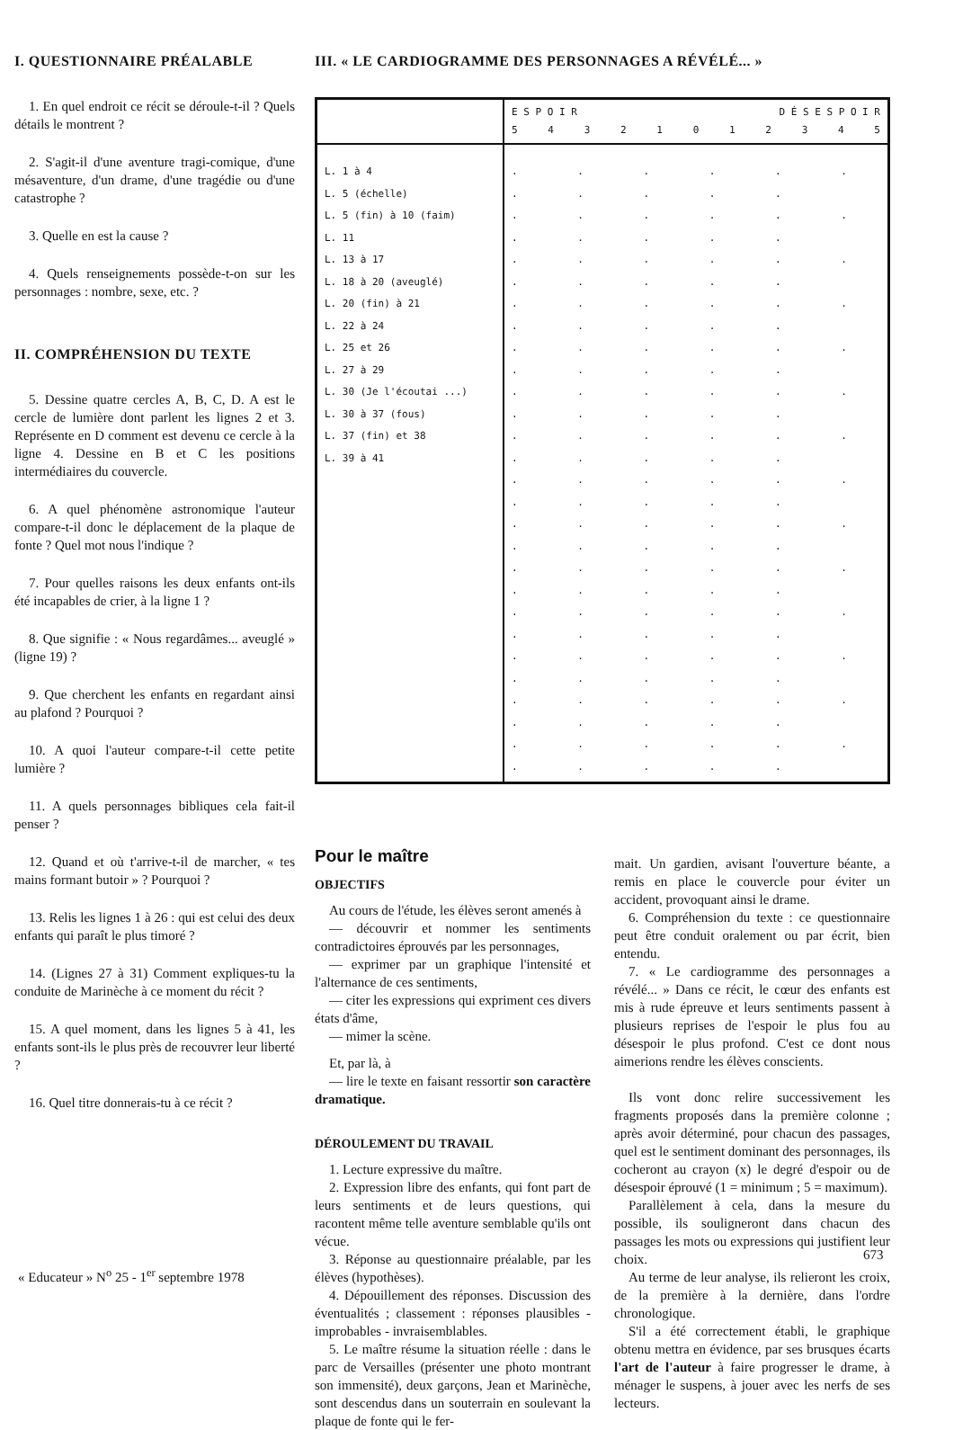I. QUESTIONNAIRE PRÉALABLE
1. En quel endroit ce récit se déroule-t-il ? Quels détails le montrent ?
2. S'agit-il d'une aventure tragi-comique, d'une mésaventure, d'un drame, d'une tragédie ou d'une catastrophe ?
3. Quelle en est la cause ?
4. Quels renseignements possède-t-on sur les personnages : nombre, sexe, etc. ?
II. COMPRÉHENSION DU TEXTE
5. Dessine quatre cercles A, B, C, D. A est le cercle de lumière dont parlent les lignes 2 et 3. Représente en D comment est devenu ce cercle à la ligne 4. Dessine en B et C les positions intermédiaires du couvercle.
6. A quel phénomène astronomique l'auteur compare-t-il donc le déplacement de la plaque de fonte ? Quel mot nous l'indique ?
7. Pour quelles raisons les deux enfants ont-ils été incapables de crier, à la ligne 1 ?
8. Que signifie : « Nous regardâmes... aveuglé » (ligne 19) ?
9. Que cherchent les enfants en regardant ainsi au plafond ? Pourquoi ?
10. A quoi l'auteur compare-t-il cette petite lumière ?
11. A quels personnages bibliques cela fait-il penser ?
12. Quand et où t'arrive-t-il de marcher, « tes mains formant butoir » ? Pourquoi ?
13. Relis les lignes 1 à 26 : qui est celui des deux enfants qui paraît le plus timoré ?
14. (Lignes 27 à 31) Comment expliques-tu la conduite de Marinèche à ce moment du récit ?
15. A quel moment, dans les lignes 5 à 41, les enfants sont-ils le plus près de recouvrer leur liberté ?
16. Quel titre donnerais-tu à ce récit ?
III. « LE CARDIOGRAMME DES PERSONNAGES A RÉVÉLÉ... »
| | E S P O I R D É S E S P O I R 5 4 3 2 1 0 1 2 3 4 5 |
| --- | --- |
| L. 1 à 4 L. 5 (échelle) L. 5 (fin) à 10 (faim) L. 11 L. 13 à 17 L. 18 à 20 (aveuglé) L. 20 (fin) à 21 L. 22 à 24 L. 25 et 26 L. 27 à 29 L. 30 (Je l'écoutai ...) L. 30 à 37 (fous) L. 37 (fin) et 38 L. 39 à 41 | . . . . . . . . . . . . . . . . . . . . . . . . . . . . . . . . . . . . . . . . . . . . . . . . . . . . . . . . . . . . . . . . . . . . . . . . . . . . . . . . . . . . . . . . . . . . . . . . . . . . . . . . . . . . . . . . . . . . . . . . . . . . . . . . . . . . . . . . . . . . . . . . . . . . . . . . . . |
Pour le maître
OBJECTIFS
Au cours de l'étude, les élèves seront amenés à
— découvrir et nommer les sentiments contradictoires éprouvés par les personnages,
— exprimer par un graphique l'intensité et l'alternance de ces sentiments,
— citer les expressions qui expriment ces divers états d'âme,
— mimer la scène.
Et, par là, à
— lire le texte en faisant ressortir son caractère dramatique.
DÉROULEMENT DU TRAVAIL
1. Lecture expressive du maître.
2. Expression libre des enfants, qui font part de leurs sentiments et de leurs questions, qui racontent même telle aventure semblable qu'ils ont vécue.
3. Réponse au questionnaire préalable, par les élèves (hypothèses).
4. Dépouillement des réponses. Discussion des éventualités ; classement : réponses plausibles - improbables - invraisemblables.
5. Le maître résume la situation réelle : dans le parc de Versailles (présenter une photo montrant son immensité), deux garçons, Jean et Marinèche, sont descendus dans un souterrain en soulevant la plaque de fonte qui le fer-
mait. Un gardien, avisant l'ouverture béante, a remis en place le couvercle pour éviter un accident, provoquant ainsi le drame.
6. Compréhension du texte : ce questionnaire peut être conduit oralement ou par écrit, bien entendu.
7. « Le cardiogramme des personnages a révélé... » Dans ce récit, le cœur des enfants est mis à rude épreuve et leurs sentiments passent à plusieurs reprises de l'espoir le plus fou au désespoir le plus profond. C'est ce dont nous aimerions rendre les élèves conscients.
Ils vont donc relire successivement les fragments proposés dans la première colonne ; après avoir déterminé, pour chacun des passages, quel est le sentiment dominant des personnages, ils cocheront au crayon (x) le degré d'espoir ou de désespoir éprouvé (1 = minimum ; 5 = maximum).
Parallèlement à cela, dans la mesure du possible, ils souligneront dans chacun des passages les mots ou expressions qui justifient leur choix.
Au terme de leur analyse, ils relieront les croix, de la première à la dernière, dans l'ordre chronologique.
S'il a été correctement établi, le graphique obtenu mettra en évidence, par ses brusques écarts l'art de l'auteur à faire progresser le drame, à ménager le suspens, à jouer avec les nerfs de ses lecteurs.
« Educateur » N<sup>o</sup> 25 - 1<sup>er</sup> septembre 1978
673